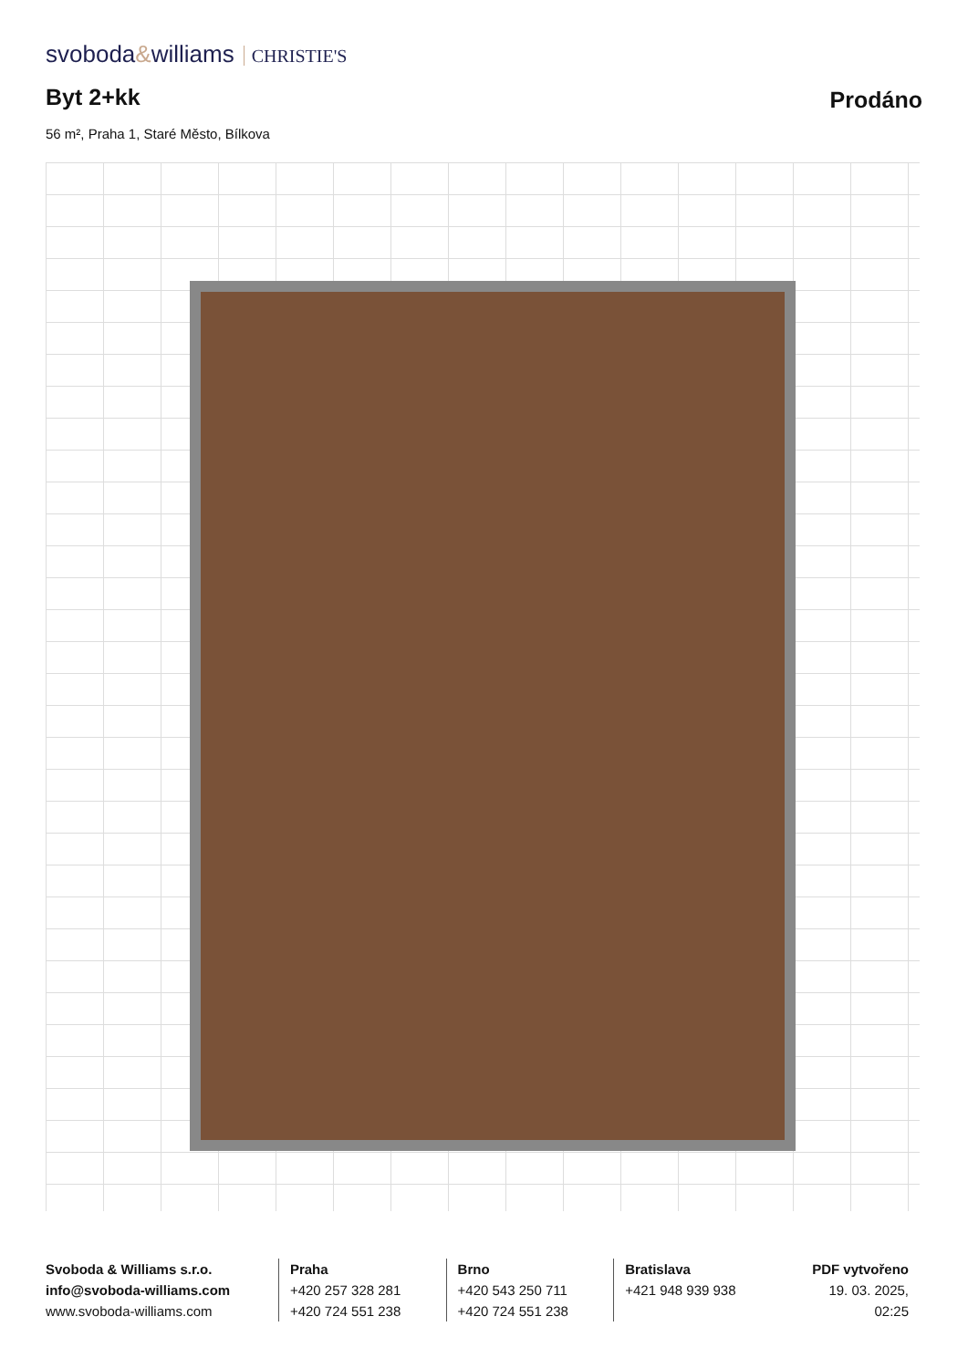svoboda&williams CHRISTIE'S
Byt 2+kk Prodáno
56 m², Praha 1, Staré Město, Bílkova
Svoboda & Williams s.r.o.
info@svoboda-williams.com
www.svoboda-williams.com
Praha
+420 257 328 281
+420 724 551 238
Brno
+420 543 250 711
+420 724 551 238
Bratislava
+421 948 939 938
PDF vytvořeno
19. 03. 2025, 02:25